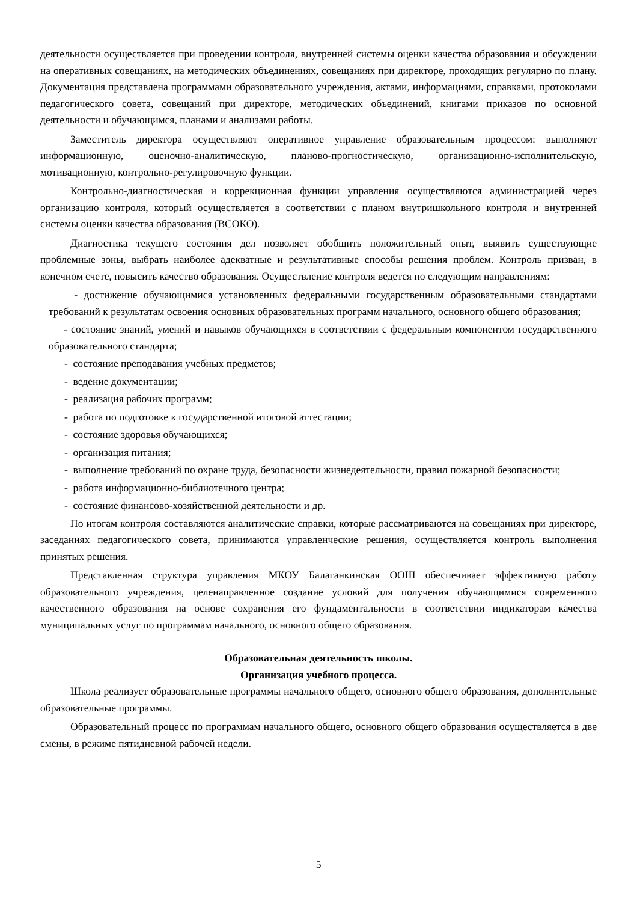деятельности осуществляется при проведении контроля, внутренней системы оценки качества образования и обсуждении на оперативных совещаниях, на методических объединениях, совещаниях при директоре, проходящих регулярно по плану. Документация представлена программами образовательного учреждения, актами, информациями, справками, протоколами педагогического совета, совещаний при директоре, методических объединений, книгами приказов по основной деятельности и обучающимся, планами и анализами работы.
Заместитель директора осуществляют оперативное управление образовательным процессом: выполняют информационную, оценочно-аналитическую, планово-прогностическую, организационно-исполнительскую, мотивационную, контрольно-регулировочную функции.
Контрольно-диагностическая и коррекционная функции управления осуществляются администрацией через организацию контроля, который осуществляется в соответствии с планом внутришкольного контроля и внутренней системы оценки качества образования (ВСОКО).
Диагностика текущего состояния дел позволяет обобщить положительный опыт, выявить существующие проблемные зоны, выбрать наиболее адекватные и результативные способы решения проблем. Контроль призван, в конечном счете, повысить качество образования. Осуществление контроля ведется по следующим направлениям:
- достижение обучающимися установленных федеральными государственным образовательными стандартами требований к результатам освоения основных образовательных программ начального, основного общего образования;
- состояние знаний, умений и навыков обучающихся в соответствии с федеральным компонентом государственного образовательного стандарта;
- состояние преподавания учебных предметов;
- ведение документации;
- реализация рабочих программ;
- работа по подготовке к государственной итоговой аттестации;
- состояние здоровья обучающихся;
- организация питания;
- выполнение требований по охране труда, безопасности жизнедеятельности, правил пожарной безопасности;
- работа информационно-библиотечного центра;
- состояние финансово-хозяйственной деятельности и др.
По итогам контроля составляются аналитические справки, которые рассматриваются на совещаниях при директоре, заседаниях педагогического совета, принимаются управленческие решения, осуществляется контроль выполнения принятых решения.
Представленная структура управления МКОУ Балаганкинская ООШ обеспечивает эффективную работу образовательного учреждения, целенаправленное создание условий для получения обучающимися современного качественного образования на основе сохранения его фундаментальности в соответствии индикаторам качества муниципальных услуг по программам начального, основного общего образования.
Образовательная деятельность школы.
Организация учебного процесса.
Школа реализует образовательные программы начального общего, основного общего образования, дополнительные образовательные программы.
Образовательный процесс по программам начального общего, основного общего образования осуществляется в две смены, в режиме пятидневной рабочей недели.
5